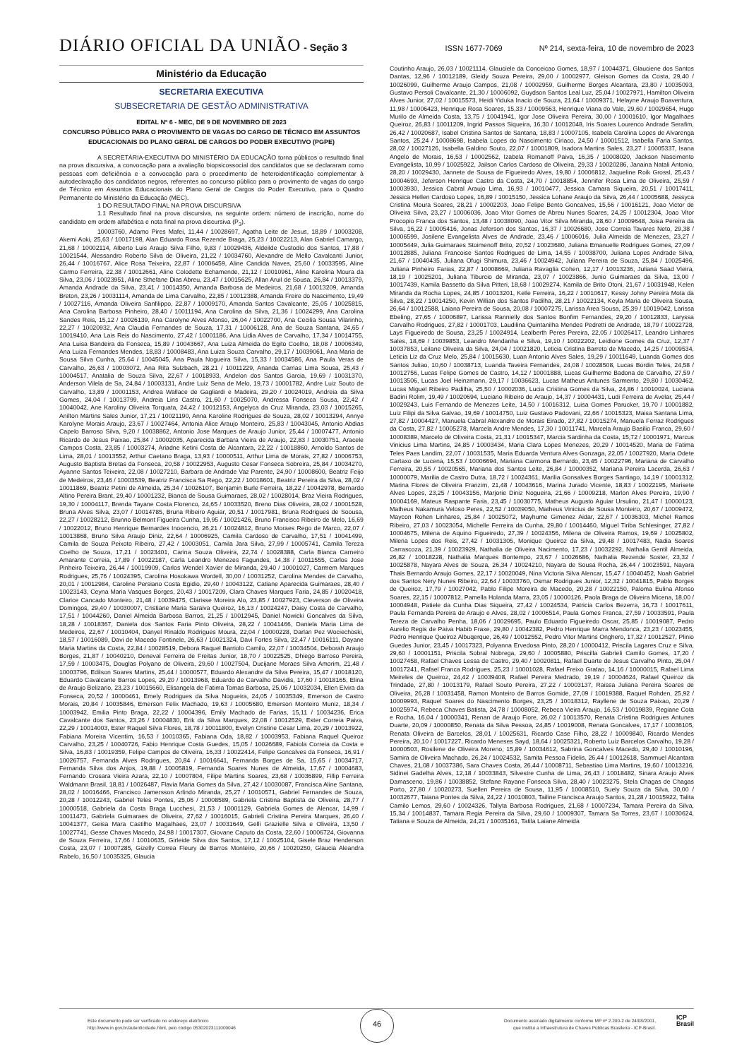DIÁRIO OFICIAL DA UNIÃO - Seção 3 ISSN 1677-7069 Nº 214, sexta-feira, 10 de novembro de 2023
Ministério da Educação
SECRETARIA EXECUTIVA
SUBSECRETARIA DE GESTÃO ADMINISTRATIVA
EDITAL Nº 6 - MEC, DE 9 DE NOVEMBRO DE 2023
CONCURSO PÚBLICO PARA O PROVIMENTO DE VAGAS DO CARGO DE TÉCNICO EM ASSUNTOS EDUCACIONAIS DO PLANO GERAL DE CARGOS DO PODER EXECUTIVO (PGPE)
A SECRETÁRIA-EXECUTIVA DO MINISTÉRIO DA EDUCAÇÃO torna públicos o resultado final na prova discursiva, a convocação para a avaliação biopsicossocial dos candidatos que se declararam como pessoas com deficiência e a convocação para o procedimento de heteroidentificação complementar à autodeclaração dos candidatos negros, referentes ao concurso público para o provimento de vagas do cargo de Técnico em Assuntos Educacionais do Plano Geral de Cargos do Poder Executivo, para o Quadro Permanente do Ministério da Educação (MEC).
1 DO RESULTADO FINAL NA PROVA DISCURSIVA
1.1 Resultado final na prova discursiva, na seguinte ordem: número de inscrição, nome do candidato em ordem alfabética e nota final na prova discursiva (P<sub>3</sub>).
10003760, Adamo Pires Mafei, 11,44 / 10028697, Agatha Leite de Jesus, 18,89 / 10003208, Akemi Aoki, 25,63 / 10017198, Alan Eduardo Rosa Rezende Braga, 25,23 / 10022213, Alan Gabriel Camargo, 21,68 / 10002114, Alberto Luis Araujo Silva Filho, 9,83 / 10029436, Aldeilde Custodio dos Santos, 17,88 / 10021544, Alessandro Roberto Silva de Oliveira, 21,22 / 10034760, Alexandre de Mello Cavalcanti Junior, 26,44 / 10016767, Alice Rosa Teixeira, 22,87 / 10006459, Aline Candida Naves, 25,60 / 10033595, Aline Carmo Ferreira, 22,38 / 10012661, Aline Colodette Echamende, 21,12 / 10010961, Aline Karolina Moura da Silva, 23,06 / 10023951, Aline Sthefane Dias Abreu, 23,47 / 10015625, Allan Aruil de Sousa, 26,84 / 10013379, Amanda Andrade da Silva, 23,41 / 10014350, Amanda Barbosa de Medeiros, 21,68 / 10013209, Amanda Breton, 23,26 / 10031114, Amanda de Lima Carvalho, 22,85 / 10012388, Amanda Freire do Nascimento, 19,49 / 10027116, Amanda Oliveira Sanfilippo, 22,87 / 10009170, Amanda Santos Cavalcante, 25,05 / 10025815, Ana Carolina Barbosa Pinheiro, 28,40 / 10011194, Ana Carolina da Silva, 21,36 / 10024299, Ana Carolina Sandes Reis, 15,12 / 10026139, Ana Carolyne Alves Afonso, 26,04 / 10022700, Ana Cecilia Sousa Vilarinho, 22,27 / 10020932, Ana Claudia Fernandes de Souza, 17,31 / 10006128, Ana de Souza Santana, 24,65 / 10019410, Ana Lais Reis do Nascimento, 27,42 / 10001186, Ana Lidia Alves de Carvalho, 17,34 / 10014755, Ana Luisa Bandeira da Fonseca, 15,89 / 10043667, Ana Luiza Almeida do Egito Coelho, 18,08 / 10006349, Ana Luiza Fernandes Mendes, 18,83 / 10008483, Ana Luiza Souza Carvalho, 29,17 / 10039061, Ana Maria de Sousa Silva Cunha, 25,64 / 10045045, Ana Paula Nogueira Silva, 15,33 / 10034586, Ana Paula Veras de Carvalho, 26,63 / 10003072, Ana Rita Sulzbach, 28,21 / 10011229, Ananda Carrias Lima Sousa, 25,43 / 10004517, Anatalia de Souza Silva, 22,67 / 10018933, Andelon dos Santos Garcia, 19,69 / 10031370, Anderson Vilela de Sa, 24,84 / 10003131, Andre Luiz Sena de Melo, 19,73 / 10001782, Andre Luiz Souto de Carvalho, 13,89 / 10001153, Andrea Wallace de Gagliardi e Madeira, 29,20 / 10024019, Andreia da Silva Gomes, 24,04 / 10013799, Andreia Lins Castro, 21,60 / 10025070, Andressa Fonseca Sousa, 22,42 / 10040042, Ane Karoliny Oliveira Torquata, 24,42 / 10012153, Angelyca da Cruz Miranda, 23,03 / 10015265, Anilton Martins Sales Junior, 17,21 / 10021190, Anna Karoline Rodrigues de Souza, 28,02 / 10013294, Annye Karolyne Morais Araujo, 23,67 / 10027464, Antonia Alice Araujo Monteiro, 25,83 / 10043045, Antonio Abdias Capelo Barroso Silva, 9,20 / 10038862, Antonio Jose Marques de Araujo Junior, 25,44 / 10007477, Antonio Ricardo de Jesus Paixao, 25,84 / 10002035, Aparecida Barbara Vieira de Araujo, 22,83 / 10030751, Aracele Campos Costa, 23,85 / 10003274, Ariadne Ketini Costa de Alcantara, 22,22 / 10018860, Arnoldo Santos de Lima, 28,01 / 10013552, Arthur Caetano Braga, 13,93 / 10000511, Arthur Lima de Morais, 27,82 / 10006753, Augusto Baptista Bretas da Fonseca, 20,58 / 10022953, Augusto Cesar Fonseca Sobreira, 25,84 / 10034270, Ayanne Santos Teixeira, 22,08 / 10027210, Barbara de Andrade Vaz Parente, 24,90 / 10008600, Beatriz Feijo de Medeiros, 23,46 / 10003539, Beatriz Francisca Sa Rego, 22,22 / 10018601, Beatriz Pereira da Silva, 28,02 / 10011869, Beatriz Petini de Almeida, 25,34 / 10026107, Benjamin Burle Ferreira, 18,22 / 10042978, Bernardo Altino Pereira Brant, 29,40 / 10001232, Bianca de Sousa Guimaraes, 28,02 / 10028014, Braz Vieira Rodrigues, 19,30 / 10004117, Brenda Tayane Costa Florenco, 24,65 / 10033520, Breno Dias Oliveira, 28,02 / 10001528, Bruna Alves Silva, 23,07 / 10014785, Bruna Ribeiro Aguiar, 20,51 / 10017981, Bruna Rodrigues de Soousa, 22,27 / 10028212, Brunno Belmont Figueira Cunha, 19,95 / 10021426, Bruno Francisco Ribeiro de Melo, 16,69 / 10022012, Bruno Henrique Bernardes Inocencio, 26,21 / 10024812, Bruno Moraes Rego de Marco, 22,07 / 10013868, Bruno Silva Araujo Diniz, 22,64 / 10006925, Camila Cardoso de Carvalho, 17,51 / 10041499, Camila de Souza Peixoto Ribeiro, 27,42 / 10003051, Camila Jara Silva, 27,99 / 10005741, Camila Tereza Coelho de Souza, 17,21 / 10023401, Carina Souza Oliveira, 22,74 / 10028388, Carla Bianca Carneiro Amarante Correia, 17,89 / 10022187, Carla Leandro Menezes Fagundes, 14,38 / 10011555, Carlos Jose Pinheiro Teixeira, 26,44 / 10019909, Carlos Wendel Xavier de Miranda, 29,40 / 10001027, Carmem Marques Rodrigues, 25,76 / 10024395, Carolina Hosokawa Wordell, 30,00 / 10031252, Carolina Mendes de Carvalho, 20,01 / 10012984, Caroline Persiano Costa Egidio, 29,40 / 10043122, Catiane Aparecida Guimaraes, 28,40 / 10023143, Ceyna Maria Vasques Borges, 20,43 / 10017209, Clara Chaves Marques Faria, 24,85 / 10020418, Clarice Cancado Monteiro, 21,48 / 10039475, Clarisse Moreira Alo, 23,85 / 10027923, Cleverson de Oliveira Domingos, 29,40 / 10030007, Cristiane Maria Saraiva Queiroz, 16,13 / 10024247, Daisy Costa de Carvalho, 17,51 / 10044260, Daniel Almeida Barbosa Barros, 21,25 / 10012945, Daniel Nowicki Goncalves da Silva, 18,28 / 10018367, Daniela dos Santos Faria Pinto Oliveira, 28,22 / 10041466, Daniela Maria Lima de Medeiros, 22,67 / 10010404, Danyel Rinaldo Rodrigues Moura, 22,04 / 10000228, Darlan Pez Wociechoski, 18,57 / 10016089, Davi de Macedo Fontinele, 26,63 / 10021324, Davi Fortes Silva, 22,47 / 10016111, Dayane Maria Martins da Costa, 22,84 / 10028519, Debora Raquel Barriolo Camilo, 22,07 / 10034504, Deborah Araujo Borges, 21,87 / 10040210, Deneval Ferreira de Freitas Junior, 18,70 / 10022525, Dhiego Barroso Pereira, 17,59 / 10003475, Douglas Polyano de Oliveira, 29,60 / 10027504, Ducijane Moraes Silva Amorim, 21,48 / 10003796, Edilson Soares Martins, 25,44 / 10000577, Eduardo Alexandre da Silva Pereira, 15,47 / 10018120, Eduardo Cavalcante Barros Lopes, 29,20 / 10013968, Eduardo de Carvalho Davidis, 17,60 / 10018165, Elina de Araujo Belizario, 23,23 / 10015660, Elisangela de Fatima Tomas Barbosa, 25,06 / 10032034, Ellen Elvira da Fonseca, 20,52 / 10000461, Emely Rodrigues da Silva Nogueira, 24,05 / 10035349, Emerson de Castro Morais, 20,84 / 10035846, Emerson Felix Machado, 19,63 / 10005680, Emerson Monteiro Muniz, 18,34 / 10003942, Emilia Pinto Braga, 22,22 / 10004396, Emily Machado de Farias, 15,11 / 10034236, Erica Cavalcante dos Santos, 23,26 / 10004830, Erik da Silva Marques, 22,08 / 10012529, Ester Correia Paiva, 22,29 / 10014003, Ester Raquel Silva Flores, 18,78 / 10011800, Evelyn Cristine Cesar Lima, 20,29 / 10013922, Fabiana Moreira Vicentim, 16,53 / 10010365, Fabiana Oda, 18,82 / 10003953, Fabiana Raquel Queiroz Carvalho, 23,25 / 10040726, Fabio Henrique Costa Guedes, 15,05 / 10026689, Fabiola Correia da Costa e Silva, 16,83 / 10019359, Felipe Campos de Oliveira, 16,33 / 10022414, Felipe Goncalves da Fonseca, 16,91 / 10026757, Fernanda Alves Rodrigues, 20,84 / 10016641, Fernanda Borges de Sa, 15,65 / 10034717, Fernanda Silva dos Anjos, 19,88 / 10005819, Fernanda Soares Nunes de Almeida, 17,67 / 10004683, Fernando Crosara Vieira Azara, 22,10 / 10007804, Filipe Martins Soares, 23,68 / 10036899, Fillip Ferreira Waldmann Brasil, 18,81 / 10026487, Flavia Maria Gomes da Silva, 27,42 / 10030087, Francisca Aline Santana, 28,02 / 10016466, Francisco Jamersson Arlindo Miranda, 25,27 / 10010571, Gabriel Fernandes de Souza, 20,28 / 10012243, Gabriel Teles Pontes, 25,06 / 10008589, Gabriela Cristina Baptista de Oliveira, 28,77 / 10000518, Gabriela da Costa Braga Lucchesi, 21,53 / 10001129, Gabriela Gomes de Alencar, 14,99 / 10011473, Gabriela Guimaraes de Oliveira, 27,62 / 10016015, Gabrieli Cristina Pereira Marques, 26,40 / 10041377, Geisa Mara Castilho Magalhaes, 23,07 / 10031649, Gelli Grazielle Silva e Oliveira, 13,50 / 10027741, Gesse Chaves Macedo, 24,98 / 10017307, Giovane Caputo da Costa, 22,60 / 10006724, Giovanna de Souza Ferreira, 17,66 / 10010635, Girleide Silva dos Santos, 17,12 / 10025104, Gisele Braz Henderson Costa, 23,07 / 10007285, Gizelly Correa Fleury de Barros Monteiro, 20,66 / 10020250, Glaucia Aleandra Rabelo, 16,50 / 10035325, Glaucia
Coutinho Araujo, 26,03 / 10021114, Glauciele da Conceicao Gomes, 18,97 / 10044371, Glauciene dos Santos Dantas, 12,96 / 10012189, Gleidy Souza Pereira, 29,00 / 10002977, Gleison Gomes da Costa, 29,40 / 10026099, Guilherme Araujo Campos, 21,08 / 10002959, Guilherme Borges Alcantara, 23,80 / 10035093, Gustavo Persoli Cavalcante, 21,30 / 10006092, Guydson Santos Leal Luz, 25,04 / 10027971, Hamilton Oliveira Alves Junior, 27,02 / 10015573, Heidi Yiduka Inacio de Souza, 21,64 / 10009371, Helayne Araujo Boaventura, 11,98 / 10006423, Henrique Rosa Soares, 15,33 / 10009563, Henrique Viana do Vale, 29,60 / 10029654, Hugo Murilo de Almeida Costa, 13,75 / 10041941, Igor Jose Oliveira Pereira, 30,00 / 10001610, Igor Magalhaes Queiroz, 26,83 / 10011209, Ingrid Passos Siqueira, 16,30 / 10012048, Iris Soares Lourenco Andrade Serafim, 26,42 / 10020687, Isabel Cristina Santos de Santana, 18,83 / 10007105, Isabela Carolina Lopes de Alvarenga Santos, 25,24 / 10008698, Isabela Lopes do Nascimento Ciriaco, 24,50 / 10001512, Isabella Faria Santos, 28,02 / 10027126, Isabella Galdino Souto, 22,07 / 10001809, Isadora Martins Sales, 23,27 / 10005337, Isana Angelo de Morais, 16,53 / 10002562, Izabela Romanoff Paiva, 16,35 / 10008020, Jackson Nascimento Evangelista, 10,99 / 10025922, Jailson Carlos Cardoso de Oliveira, 29,33 / 10020286, Janaina Natali Antonio, 28,20 / 10029430, Jannete de Sousa de Figueiredo Alves, 19,80 / 10006812, Jaqueline Roik Grossl, 25,43 / 10004693, Jeferson Henrique Castro da Costa, 24,70 / 10018854, Jennifer Rosa Lima de Oliveira, 25,59 / 10003930, Jessica Cabral Araujo Lima, 16,93 / 10010477, Jessica Camara Siqueira, 20,51 / 10017411, Jessica Hellen Cardoso Lopes, 16,89 / 10015150, Jessica Lohane Araujo da Silva, 26,44 / 10005688, Jessyca Cristina Moura Soares, 28,21 / 10002203, Joao Felipe Bento Goncalves, 15,56 / 10016121, Joao Victor de Oliveira Silva, 23,27 / 10006036, Joao Vitor Gomes de Abreu Nunes Soares, 24,25 / 10012304, Joao Vitor Procopio Franca dos Santos, 13,48 / 10038090, Joao Vitor Silva Miranda, 28,60 / 10009648, Joisa Pereira da Silva, 16,22 / 10005416, Jonas Jeferson dos Santos, 16,37 / 10026680, Jose Correia Tavares Neto, 29,38 / 10006599, Josilene Evangelista Alves de Andrade, 23,46 / 10006016, Julia Almeida de Menezes, 23,27 / 10005449, Julia Guimaraes Stoimenoff Brito, 20,52 / 10023680, Juliana Emanuelle Rodrigues Gomes, 27,09 / 10012885, Juliana Francoise Santos Rodrigues de Lima, 14,55 / 10038700, Juliana Lopes Andrade Silva, 21,67 / 10040435, Juliana Ofugi Shimura, 23,46 / 10024942, Juliana Pereira de Souza, 25,84 / 10025496, Juliana Pinheiro Farias, 22,87 / 10008669, Juliana Ravaglia Cohen, 12,17 / 10013236, Juliana Saad Vieira, 18,19 / 10025201, Juliana Tiburcio de Miranda, 23,07 / 10023866, Junio Guimaraes da Silva, 13,00 / 10017439, Kamila Bassetto da Silva Pitteri, 18,68 / 10029274, Kamila de Brito Otoni, 21,67 / 10031948, Kelen Miranda da Rocha Lopes, 24,85 / 10013201, Kelle Ferreira, 16,22 / 10010617, Kessy Johny Pereira Mota da Silva, 28,22 / 10014250, Kevin Willian dos Santos Padilha, 28,21 / 10022134, Keyla Maria de Oliveira Sousa, 26,64 / 10012588, Laiana Pereira de Sousa, 20,08 / 10007275, Larissa Area Sousa, 25,39 / 10019042, Larissa Ebeling, 27,65 / 10006897, Larissa Rannielly dos Santos Bonfim Fernandes, 29,20 / 10012833, Laryssa Carvalho Rodrigues, 27,82 / 10001703, Laudilina Quintanilha Mendes Pedretti de Andrade, 18,79 / 10022728, Lays Figueiredo de Sousa, 23,25 / 10024914, Lealberth Peres Pereira, 22,05 / 10026417, Leandro Linhares Sales, 18,69 / 10039853, Leandro Mendanha e Silva, 19,10 / 10022202, Leidione Gomes da Cruz, 12,37 / 10037853, Leilane Oliveira da Silva, 24,04 / 10021820, Leticia Cristina Barreto de Macedo, 14,25 / 10009534, Leticia Liz da Cruz Melo, 25,84 / 10015630, Luan Antonio Alves Sales, 19,29 / 10011649, Luanda Gomes dos Santos Juliao, 10,60 / 10038713, Luanda Taveira Fernandes, 24,08 / 10028508, Lucas Bordin Teles, 24,58 / 10012756, Lucas Felipe Gomes de Castro, 14,12 / 10001888, Lucas Guilherme Badona de Carvalho, 27,59 / 10013506, Lucas Joel Heinzmann, 29,17 / 10036623, Lucas Matheus Antunes Sarmento, 29,80 / 10030462, Lucas Miguel Ribeiro Padilha, 25,50 / 10002036, Lucia Cristina Gomes da Silva, 24,86 / 10010024, Luciana Badini Rolim, 19,49 / 10020694, Luciano Ribeiro de Araujo, 14,37 / 10004431, Ludi Ferreira de Avelar, 25,44 / 10029243, Luis Fernando de Menezes Leite, 14,50 / 10016312, Luisa Gomes Parucker, 19,70 / 10001882, Luiz Filipi da Silva Galvao, 19,69 / 10014750, Luiz Gustavo Padovani, 22,66 / 10015323, Maisa Santana Lima, 27,82 / 10004427, Manuela Cabral Alexandre de Morais Eirado, 27,82 / 10015274, Manuela Ferraz Rodrigues da Costa, 27,82 / 10005278, Marcela Andre Mendes, 17,30 / 10011741, Marcela Araujo Basilio Franca, 29,60 / 10008389, Marcelo de Oliveira Costa, 21,31 / 10015347, Marcia Sardinha da Costa, 15,72 / 10001971, Marcus Vinicius Lima Martins, 24,85 / 10003434, Maria Clara Lopes Menezes, 20,29 / 10014520, Maria de Fatima Teles Paes Landim, 22,07 / 10031535, Maria Eduarda Ventura Alves Gonzaga, 22,05 / 10027920, Maria Odete Cartaxo de Lucena, 15,53 / 10006694, Mariana Carmona Bernardo, 23,45 / 10022796, Mariana de Carvalho Ferreira, 20,55 / 10020565, Mariana dos Santos Leite, 26,84 / 10000352, Mariana Pereira Lacerda, 26,63 / 10000079, Marilia de Castro Dutra, 18,72 / 10024361, Marilia Gonsalves Borges Santiago, 14,19 / 10001312, Marina Flores de Oliveira Franzim, 21,48 / 10043616, Marina Jurado Vicente, 18,83 / 10022195, Marisete Alves Lopes, 23,25 / 10043156, Marjorie Diniz Nogueira, 21,66 / 10009218, Marlon Alves Pereira, 19,90 / 10004169, Mateus Raspante Faria, 23,45 / 10030775, Matheus Augusto Aguiar Ursulino, 21,47 / 10000123, Matheus Nakamura Veloso Peres, 22,52 / 10039050, Matheus Vinicius de Sousa Monteiro, 20,67 / 10009472, Maycon Rohen Linhares, 25,84 / 10025072, Mayhume Gimenez Aidar, 22,67 / 10036303, Michel Ramos Ribeiro, 27,03 / 10023054, Michelle Ferreira da Cunha, 29,80 / 10014460, Miguel Tiriba Schlesinger, 27,82 / 10004675, Milena de Aquino Figueiredo, 27,39 / 10024356, Milena de Oliveira Ramos, 19,69 / 10025802, Milena Lopes dos Reis, 27,42 / 10031305, Monique Queiroz da Silva, 29,48 / 10017483, Nadia Soares Carrascoza, 21,39 / 10023929, Nathalia de Oliveira Nacimento, 17,23 / 10032292, Nathalia Gentil Almeida, 26,82 / 10018228, Nathalia Marques Bontempo, 23,67 / 10026686, Nathalia Rezende Soster, 23,32 / 10025878, Nayara Alves de Souza, 26,34 / 10024210, Nayara de Sousa Rocha, 26,44 / 10023591, Nayara Thais Bernardo Araujo Gomes, 22,17 / 10020049, Nina Victoria Silva Alencar, 15,47 / 10040452, Noah Gabriel dos Santos Nery Nunes Ribeiro, 22,64 / 10033760, Osmar Rodrigues Junior, 12,32 / 10041815, Pablo Borges de Queiroz, 17,79 / 10027042, Pablo Filipe Moreira de Macedo, 20,28 / 10022150, Paloma Eulina Afonso Soares, 22,15 / 10007812, Pamella Holanda Marra, 23,05 / 10000126, Paola Braga de Oliveira Micena, 18,00 / 10004948, Patiele da Cunha Dias Siqueira, 27,42 / 10024534, Patricia Carlos Bezerra, 16,73 / 10017611, Paula Fernanda Pereira de Araujo e Alves, 28,02 / 10006514, Paula Gomes Franca, 27,59 / 10033591, Paula Tereza de Carvalho Penha, 18,06 / 10029695, Paulo Eduardo Figueiredo Oscar, 25,85 / 10019087, Pedro Aurelio Regis de Paiva Habib Fraxe, 29,80 / 10042382, Pedro Henrique Marra Mendonca, 23,23 / 10023455, Pedro Henrique Queiroz Albuqerque, 26,49 / 10012552, Pedro Vitor Martins Onghero, 17,32 / 10012527, Plinio Guedes Junior, 23,45 / 10017323, Polyanna Ervedosa Pinto, 28,20 / 10000412, Priscila Lagares Cruz e Silva, 29,60 / 10001151, Priscila Sobral Nobrega, 29,60 / 10005880, Priscilla Gabrieli Camilo Gomes, 17,20 / 10027458, Rafael Chaves Lessa de Castro, 29,40 / 10020811, Rafael Duarte de Jesus Carvalho Pinto, 25,04 / 10017241, Rafael Franca Rodrigues, 25,23 / 10001028, Rafael Freixo Gratao, 14,16 / 10000015, Rafael Lima Meireles de Queiroz, 24,42 / 10039408, Rafael Pereira Medrado, 19,19 / 10004624, Rafael Queiroz da Trindade, 27,80 / 10013179, Rafael Souto Pereira, 27,22 / 10003137, Raissa Juliana Pereira Soares de Oliveira, 26,28 / 10031458, Ramon Monteiro de Barros Gomide, 27,09 / 10019388, Raquel Rohden, 25,92 / 10009993, Raquel Soares do Nascimento Borges, 23,25 / 10018312, Rayllene de Souza Paixao, 20,29 / 10025974, Rebeca Chaves Batista, 24,78 / 10008052, Rebeca Vieira Araujo, 16,53 / 10019839, Regiane Cota e Rocha, 16,04 / 10000341, Renan de Araujo Fiore, 26,02 / 10013570, Renata Cristina Rodrigues Antunes Duarte, 20,09 / 10000850, Renata da Silva Pessoa, 24,85 / 10019008, Renata Goncalves, 17,17 / 10036105, Renata Oliveira de Barcelos, 28,01 / 10025631, Ricardo Case Filho, 28,22 / 10009840, Ricardo Mendes Pereira, 20,10 / 10017227, Ricardo Meneses Sayd, 18,64 / 10025321, Roberto Luiz Barcelos Carvalho, 19,28 / 10000503, Rosilene de Oliveira Moreno, 15,89 / 10034612, Sabrina Goncalves Macedo, 29,40 / 10010196, Samira de Oliveira Machado, 26,24 / 10024532, Samita Pessoa Fidelis, 26,44 / 10012618, Sammuel Alcantara Chaves, 21,08 / 10037386, Sara Chaves Costa, 26,44 / 10008711, Sebastiao Lima Martins, 19,60 / 10013216, Sidinei Gadelha Alves, 12,18 / 10033843, Silvestre Cunha de Lima, 26,43 / 10018482, Sinara Araujo Alves Damasceno, 19,86 / 10038852, Stefane Rayane Fonseca Silva, 28,40 / 10023275, Stela Chagas de Chagas Porto, 27,80 / 10020273, Suellen Pereira de Sousa, 11,95 / 10008510, Suely Souza da Silva, 30,00 / 10032677, Taiana Pontes da Silva, 24,22 / 10010803, Tailine Francisca Araujo Santos, 21,28 / 10015922, Talita Camilo Lemos, 29,60 / 10024326, Tallyta Barbosa Rodrigues, 21,68 / 10007234, Tamara Pereira da Silva, 15,34 / 10014837, Tamara Regia Pereira da Silva, 29,60 / 10009307, Tamara Sa Torres, 23,67 / 10030624, Tatiana e Souza de Almeida, 24,21 / 10035161, Tatila Laiane Almeida
Este documento pode ser verificado no endereço eletrônico
http://www.in.gov.br/autenticidade.html, pelo código 05302023111000046
46
Documento assinado digitalmente conforme MP nº 2.200-2 de 24/08/2001,
que institui a Infraestrutura de Chaves Públicas Brasileira - ICP-Brasil.
ICP
Brasil